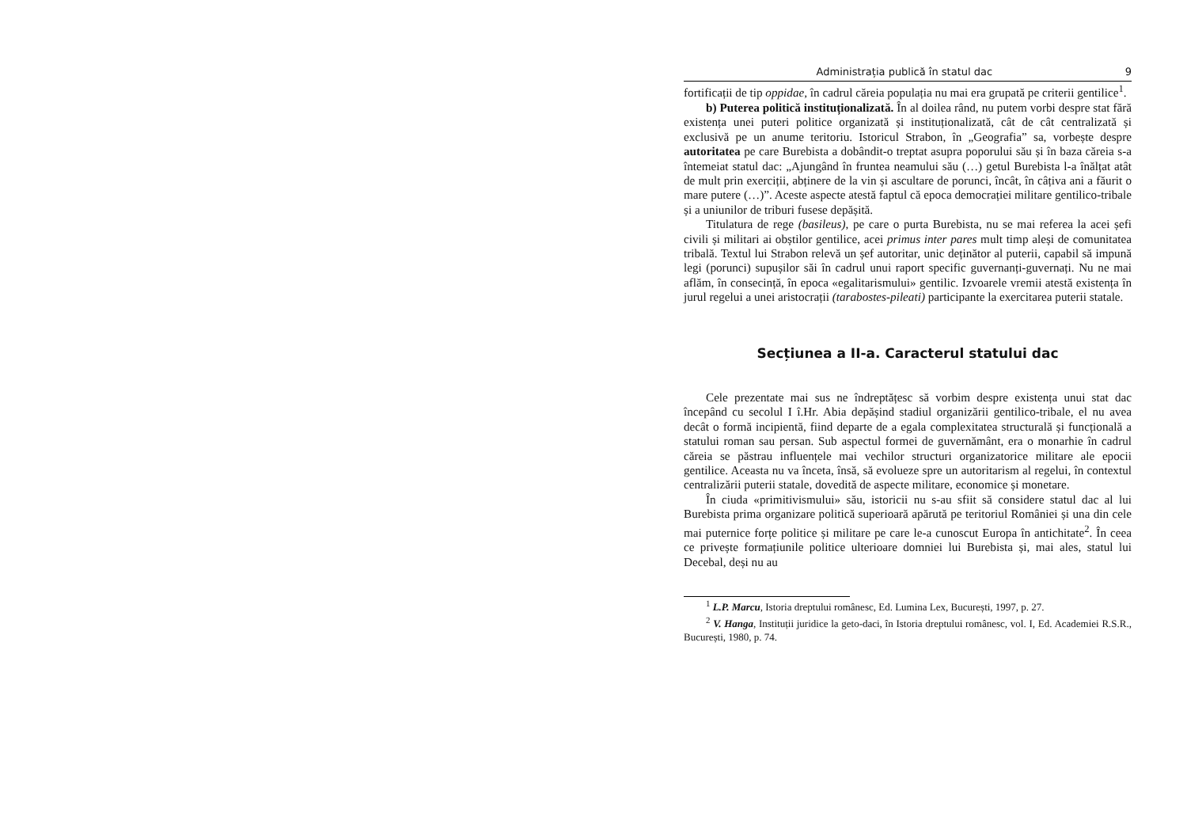Administrația publică în statul dac 9
fortificații de tip oppidae, în cadrul căreia populația nu mai era grupată pe criterii gentilice<sup>1</sup>.
b) Puterea politică instituționalizată. În al doilea rând, nu putem vorbi despre stat fără existența unei puteri politice organizată și instituționalizată, cât de cât centralizată și exclusivă pe un anume teritoriu. Istoricul Strabon, în „Geografia” sa, vorbește despre autoritatea pe care Burebista a dobândit-o treptat asupra poporului său și în baza căreia s-a întemeiat statul dac: „Ajungând în fruntea neamului său (…) getul Burebista l-a înălțat atât de mult prin exerciții, abținere de la vin și ascultare de porunci, încât, în câțiva ani a făurit o mare putere (…)”. Aceste aspecte atestă faptul că epoca democrației militare gentilico-tribale și a uniunilor de triburi fusese depășită.
Titulatura de rege (basileus), pe care o purta Burebista, nu se mai referea la acei șefi civili și militari ai obștilor gentilice, acei primus inter pares mult timp aleși de comunitatea tribală. Textul lui Strabon relevă un șef autoritar, unic deținător al puterii, capabil să impună legi (porunci) supușilor săi în cadrul unui raport specific guvernanți-guvernați. Nu ne mai aflăm, în consecință, în epoca «egalitarismului» gentilic. Izvoarele vremii atestă existența în jurul regelui a unei aristocrații (tarabostes-pileati) participante la exercitarea puterii statale.
Secțiunea a II-a. Caracterul statului dac
Cele prezentate mai sus ne îndreptățesc să vorbim despre existența unui stat dac începând cu secolul I î.Hr. Abia depășind stadiul organizării gentilico-tribale, el nu avea decât o formă incipientă, fiind departe de a egala complexitatea structurală și funcțională a statului roman sau persan. Sub aspectul formei de guvernământ, era o monarhie în cadrul căreia se păstrau influențele mai vechilor structuri organizatorice militare ale epocii gentilice. Aceasta nu va înceta, însă, să evolueze spre un autoritarism al regelui, în contextul centralizării puterii statale, dovedită de aspecte militare, economice și monetare.
În ciuda «primitivismului» său, istoricii nu s-au sfiit să considere statul dac al lui Burebista prima organizare politică superioară apărută pe teritoriul României și una din cele mai puternice forțe politice și militare pe care le-a cunoscut Europa în antichitate<sup>2</sup>. În ceea ce privește formațiunile politice ulterioare domniei lui Burebista și, mai ales, statul lui Decebal, deși nu au
<sup>1</sup> L.P. Marcu, Istoria dreptului românesc, Ed. Lumina Lex, București, 1997, p. 27.
<sup>2</sup> V. Hanga, Instituții juridice la geto-daci, în Istoria dreptului românesc, vol. I, Ed. Academiei R.S.R., București, 1980, p. 74.